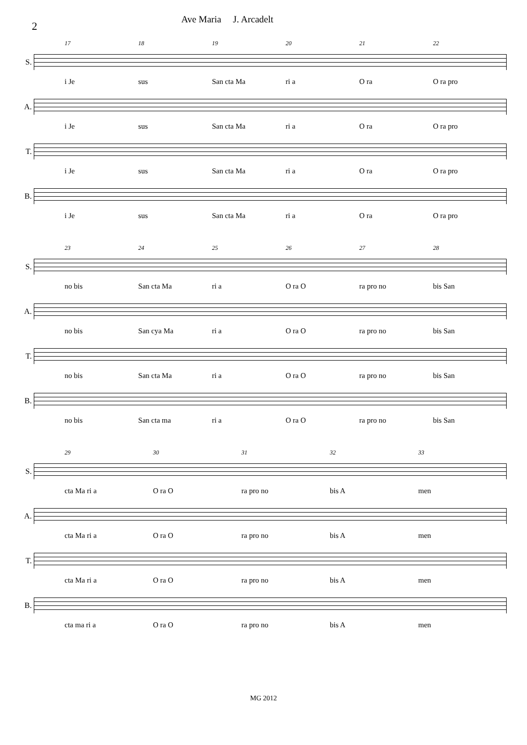2
Ave Maria J. Arcadelt
17 18 19 20 21 22
S.
i Je sus San cta Ma ri a O ra O ra pro
A.
i Je sus San cta Ma ri a O ra O ra pro
T.
i Je sus San cta Ma ri a O ra O ra pro
B.
i Je sus San cta Ma ri a O ra O ra pro
23 24 25 26 27 28
S.
no bis San cta Ma ri a O ra O ra pro no bis San
A.
no bis San cya Ma ri a O ra O ra pro no bis San
T.
no bis San cta Ma ri a O ra O ra pro no bis San
B.
no bis San cta ma ri a O ra O ra pro no bis San
29 30 31 32 33
S.
cta Ma ri a O ra O ra pro no bis A men
A.
cta Ma ri a O ra O ra pro no bis A men
T.
cta Ma ri a O ra O ra pro no bis A men
B.
cta ma ri a O ra O ra pro no bis A men
MG 2012